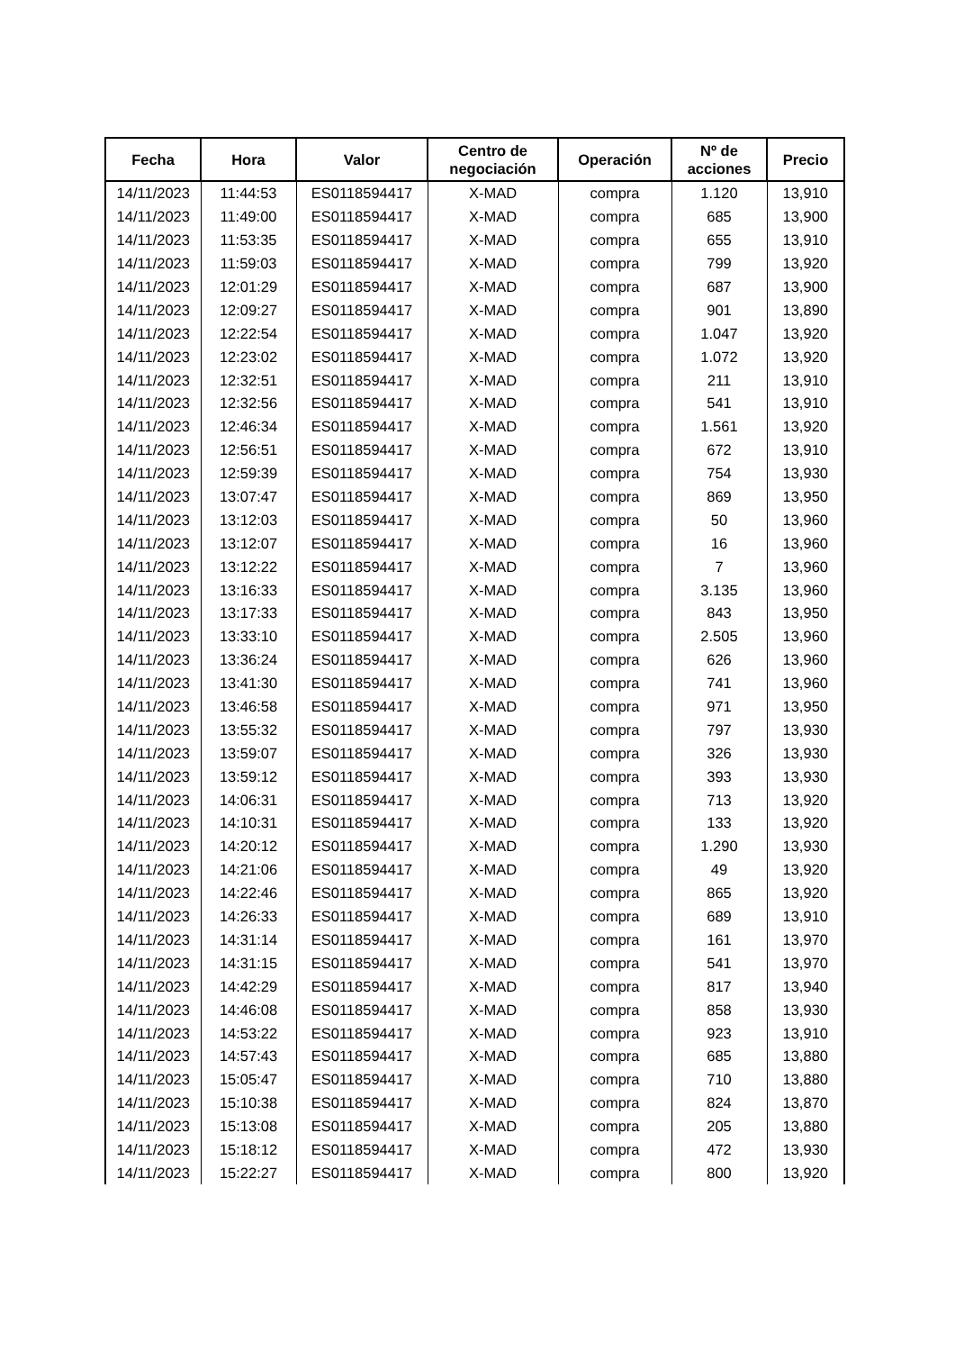| Fecha | Hora | Valor | Centro de negociación | Operación | Nº de acciones | Precio |
| --- | --- | --- | --- | --- | --- | --- |
| 14/11/2023 | 11:44:53 | ES0118594417 | X-MAD | compra | 1.120 | 13,910 |
| 14/11/2023 | 11:49:00 | ES0118594417 | X-MAD | compra | 685 | 13,900 |
| 14/11/2023 | 11:53:35 | ES0118594417 | X-MAD | compra | 655 | 13,910 |
| 14/11/2023 | 11:59:03 | ES0118594417 | X-MAD | compra | 799 | 13,920 |
| 14/11/2023 | 12:01:29 | ES0118594417 | X-MAD | compra | 687 | 13,900 |
| 14/11/2023 | 12:09:27 | ES0118594417 | X-MAD | compra | 901 | 13,890 |
| 14/11/2023 | 12:22:54 | ES0118594417 | X-MAD | compra | 1.047 | 13,920 |
| 14/11/2023 | 12:23:02 | ES0118594417 | X-MAD | compra | 1.072 | 13,920 |
| 14/11/2023 | 12:32:51 | ES0118594417 | X-MAD | compra | 211 | 13,910 |
| 14/11/2023 | 12:32:56 | ES0118594417 | X-MAD | compra | 541 | 13,910 |
| 14/11/2023 | 12:46:34 | ES0118594417 | X-MAD | compra | 1.561 | 13,920 |
| 14/11/2023 | 12:56:51 | ES0118594417 | X-MAD | compra | 672 | 13,910 |
| 14/11/2023 | 12:59:39 | ES0118594417 | X-MAD | compra | 754 | 13,930 |
| 14/11/2023 | 13:07:47 | ES0118594417 | X-MAD | compra | 869 | 13,950 |
| 14/11/2023 | 13:12:03 | ES0118594417 | X-MAD | compra | 50 | 13,960 |
| 14/11/2023 | 13:12:07 | ES0118594417 | X-MAD | compra | 16 | 13,960 |
| 14/11/2023 | 13:12:22 | ES0118594417 | X-MAD | compra | 7 | 13,960 |
| 14/11/2023 | 13:16:33 | ES0118594417 | X-MAD | compra | 3.135 | 13,960 |
| 14/11/2023 | 13:17:33 | ES0118594417 | X-MAD | compra | 843 | 13,950 |
| 14/11/2023 | 13:33:10 | ES0118594417 | X-MAD | compra | 2.505 | 13,960 |
| 14/11/2023 | 13:36:24 | ES0118594417 | X-MAD | compra | 626 | 13,960 |
| 14/11/2023 | 13:41:30 | ES0118594417 | X-MAD | compra | 741 | 13,960 |
| 14/11/2023 | 13:46:58 | ES0118594417 | X-MAD | compra | 971 | 13,950 |
| 14/11/2023 | 13:55:32 | ES0118594417 | X-MAD | compra | 797 | 13,930 |
| 14/11/2023 | 13:59:07 | ES0118594417 | X-MAD | compra | 326 | 13,930 |
| 14/11/2023 | 13:59:12 | ES0118594417 | X-MAD | compra | 393 | 13,930 |
| 14/11/2023 | 14:06:31 | ES0118594417 | X-MAD | compra | 713 | 13,920 |
| 14/11/2023 | 14:10:31 | ES0118594417 | X-MAD | compra | 133 | 13,920 |
| 14/11/2023 | 14:20:12 | ES0118594417 | X-MAD | compra | 1.290 | 13,930 |
| 14/11/2023 | 14:21:06 | ES0118594417 | X-MAD | compra | 49 | 13,920 |
| 14/11/2023 | 14:22:46 | ES0118594417 | X-MAD | compra | 865 | 13,920 |
| 14/11/2023 | 14:26:33 | ES0118594417 | X-MAD | compra | 689 | 13,910 |
| 14/11/2023 | 14:31:14 | ES0118594417 | X-MAD | compra | 161 | 13,970 |
| 14/11/2023 | 14:31:15 | ES0118594417 | X-MAD | compra | 541 | 13,970 |
| 14/11/2023 | 14:42:29 | ES0118594417 | X-MAD | compra | 817 | 13,940 |
| 14/11/2023 | 14:46:08 | ES0118594417 | X-MAD | compra | 858 | 13,930 |
| 14/11/2023 | 14:53:22 | ES0118594417 | X-MAD | compra | 923 | 13,910 |
| 14/11/2023 | 14:57:43 | ES0118594417 | X-MAD | compra | 685 | 13,880 |
| 14/11/2023 | 15:05:47 | ES0118594417 | X-MAD | compra | 710 | 13,880 |
| 14/11/2023 | 15:10:38 | ES0118594417 | X-MAD | compra | 824 | 13,870 |
| 14/11/2023 | 15:13:08 | ES0118594417 | X-MAD | compra | 205 | 13,880 |
| 14/11/2023 | 15:18:12 | ES0118594417 | X-MAD | compra | 472 | 13,930 |
| 14/11/2023 | 15:22:27 | ES0118594417 | X-MAD | compra | 800 | 13,920 |